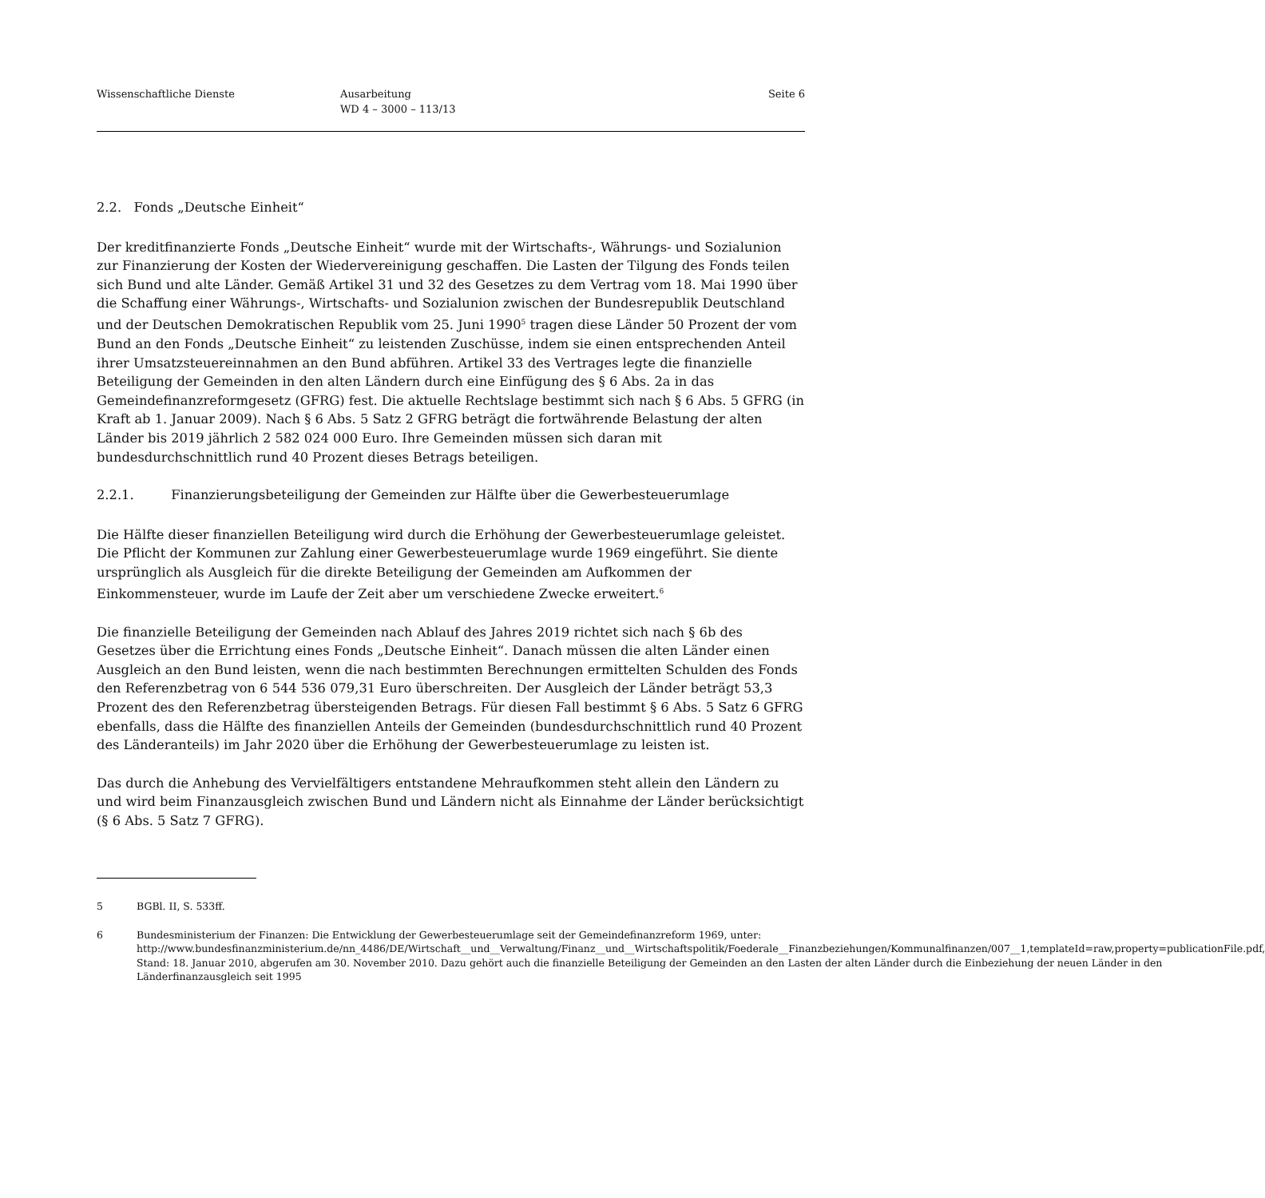Wissenschaftliche Dienste Ausarbeitung
WD 4 – 3000 – 113/13
Seite 6
2.2. Fonds „Deutsche Einheit“
Der kreditfinanzierte Fonds „Deutsche Einheit“ wurde mit der Wirtschafts-, Währungs- und Sozialunion zur Finanzierung der Kosten der Wiedervereinigung geschaffen. Die Lasten der Tilgung des Fonds teilen sich Bund und alte Länder. Gemäß Artikel 31 und 32 des Gesetzes zu dem Vertrag vom 18. Mai 1990 über die Schaffung einer Währungs-, Wirtschafts- und Sozialunion zwischen der Bundesrepublik Deutschland und der Deutschen Demokratischen Republik vom 25. Juni 1990<sup>5</sup> tragen diese Länder 50 Prozent der vom Bund an den Fonds „Deutsche Einheit“ zu leistenden Zuschüsse, indem sie einen entsprechenden Anteil ihrer Umsatzsteuereinnahmen an den Bund abführen. Artikel 33 des Vertrages legte die finanzielle Beteiligung der Gemeinden in den alten Ländern durch eine Einfügung des § 6 Abs. 2a in das Gemeindefinanzreformgesetz (GFRG) fest. Die aktuelle Rechtslage bestimmt sich nach § 6 Abs. 5 GFRG (in Kraft ab 1. Januar 2009). Nach § 6 Abs. 5 Satz 2 GFRG beträgt die fortwährende Belastung der alten Länder bis 2019 jährlich 2 582 024 000 Euro. Ihre Gemeinden müssen sich daran mit bundesdurchschnittlich rund 40 Prozent dieses Betrags beteiligen.
2.2.1. Finanzierungsbeteiligung der Gemeinden zur Hälfte über die Gewerbesteuerumlage
Die Hälfte dieser finanziellen Beteiligung wird durch die Erhöhung der Gewerbesteuerumlage geleistet. Die Pflicht der Kommunen zur Zahlung einer Gewerbesteuerumlage wurde 1969 eingeführt. Sie diente ursprünglich als Ausgleich für die direkte Beteiligung der Gemeinden am Aufkommen der Einkommensteuer, wurde im Laufe der Zeit aber um verschiedene Zwecke erweitert.<sup>6</sup>
Die finanzielle Beteiligung der Gemeinden nach Ablauf des Jahres 2019 richtet sich nach § 6b des Gesetzes über die Errichtung eines Fonds „Deutsche Einheit“. Danach müssen die alten Länder einen Ausgleich an den Bund leisten, wenn die nach bestimmten Berechnungen ermittelten Schulden des Fonds den Referenzbetrag von 6 544 536 079,31 Euro überschreiten. Der Ausgleich der Länder beträgt 53,3 Prozent des den Referenzbetrag übersteigenden Betrags. Für diesen Fall bestimmt § 6 Abs. 5 Satz 6 GFRG ebenfalls, dass die Hälfte des finanziellen Anteils der Gemeinden (bundesdurchschnittlich rund 40 Prozent des Länderanteils) im Jahr 2020 über die Erhöhung der Gewerbesteuerumlage zu leisten ist.
Das durch die Anhebung des Vervielfältigers entstandene Mehraufkommen steht allein den Ländern zu und wird beim Finanzausgleich zwischen Bund und Ländern nicht als Einnahme der Länder berücksichtigt (§ 6 Abs. 5 Satz 7 GFRG).
5 BGBl. II, S. 533ff.
6 Bundesministerium der Finanzen: Die Entwicklung der Gewerbesteuerumlage seit der Gemeindefinanzreform 1969, unter:
http://www.bundesfinanzministerium.de/nn_4486/DE/Wirtschaft__und__Verwaltung/Finanz__und__Wirtschaftspolitik/Foederale__Finanzbeziehungen/Kommunalfinanzen/007__1,templateId=raw,property=publicationFile.pdf, Stand: 18. Januar 2010, abgerufen am 30. November 2010. Dazu gehört auch die finanzielle Beteiligung der Gemeinden an den Lasten der alten Länder durch die Einbeziehung der neuen Länder in den Länderfinanzausgleich seit 1995